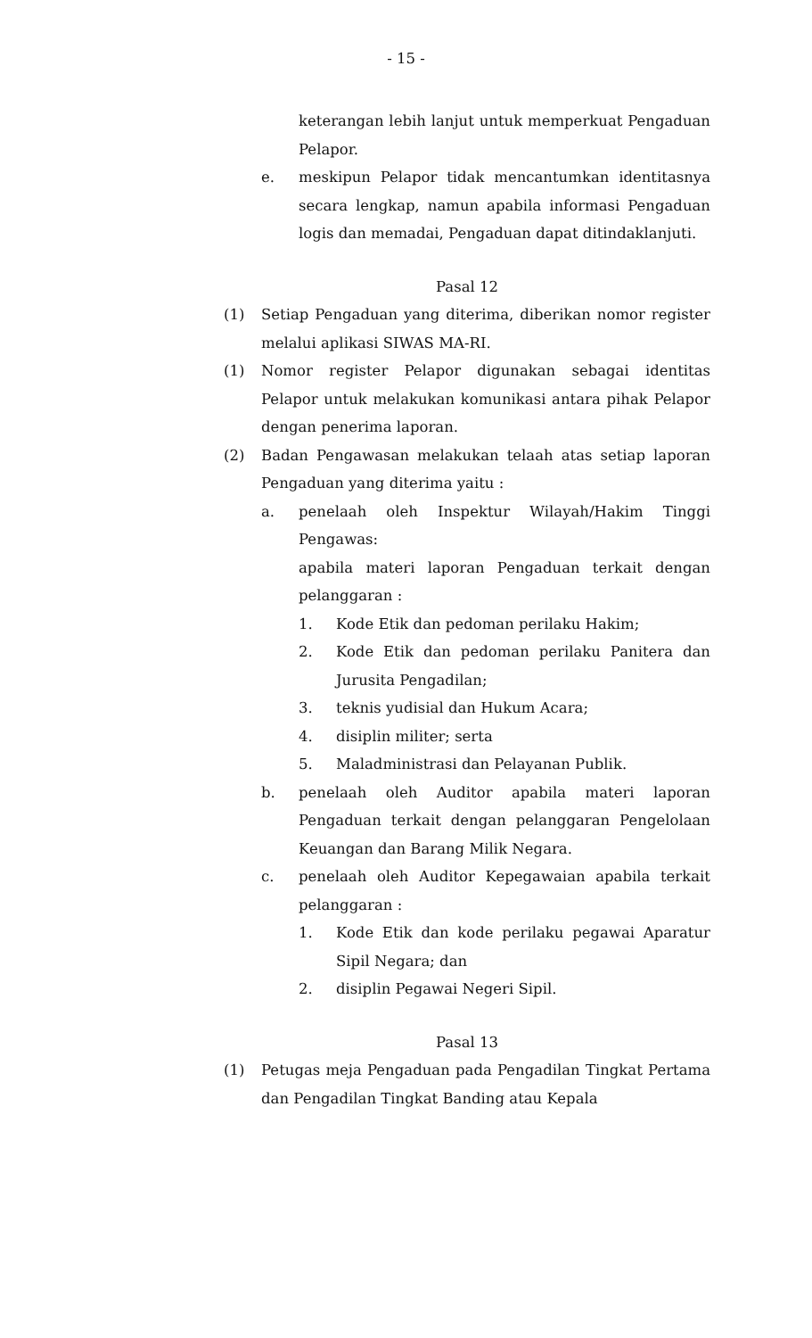- 15 -
keterangan lebih lanjut untuk memperkuat Pengaduan Pelapor.
e. meskipun Pelapor tidak mencantumkan identitasnya secara lengkap, namun apabila informasi Pengaduan logis dan memadai, Pengaduan dapat ditindaklanjuti.
Pasal 12
(1) Setiap Pengaduan yang diterima, diberikan nomor register melalui aplikasi SIWAS MA-RI.
(1) Nomor register Pelapor digunakan sebagai identitas Pelapor untuk melakukan komunikasi antara pihak Pelapor dengan penerima laporan.
(2) Badan Pengawasan melakukan telaah atas setiap laporan Pengaduan yang diterima yaitu :
a. penelaah oleh Inspektur Wilayah/Hakim Tinggi Pengawas:
apabila materi laporan Pengaduan terkait dengan pelanggaran :
1. Kode Etik dan pedoman perilaku Hakim;
2. Kode Etik dan pedoman perilaku Panitera dan Jurusita Pengadilan;
3. teknis yudisial dan Hukum Acara;
4. disiplin militer; serta
5. Maladministrasi dan Pelayanan Publik.
b. penelaah oleh Auditor apabila materi laporan Pengaduan terkait dengan pelanggaran Pengelolaan Keuangan dan Barang Milik Negara.
c. penelaah oleh Auditor Kepegawaian apabila terkait pelanggaran :
1. Kode Etik dan kode perilaku pegawai Aparatur Sipil Negara; dan
2. disiplin Pegawai Negeri Sipil.
Pasal 13
(1) Petugas meja Pengaduan pada Pengadilan Tingkat Pertama dan Pengadilan Tingkat Banding atau Kepala